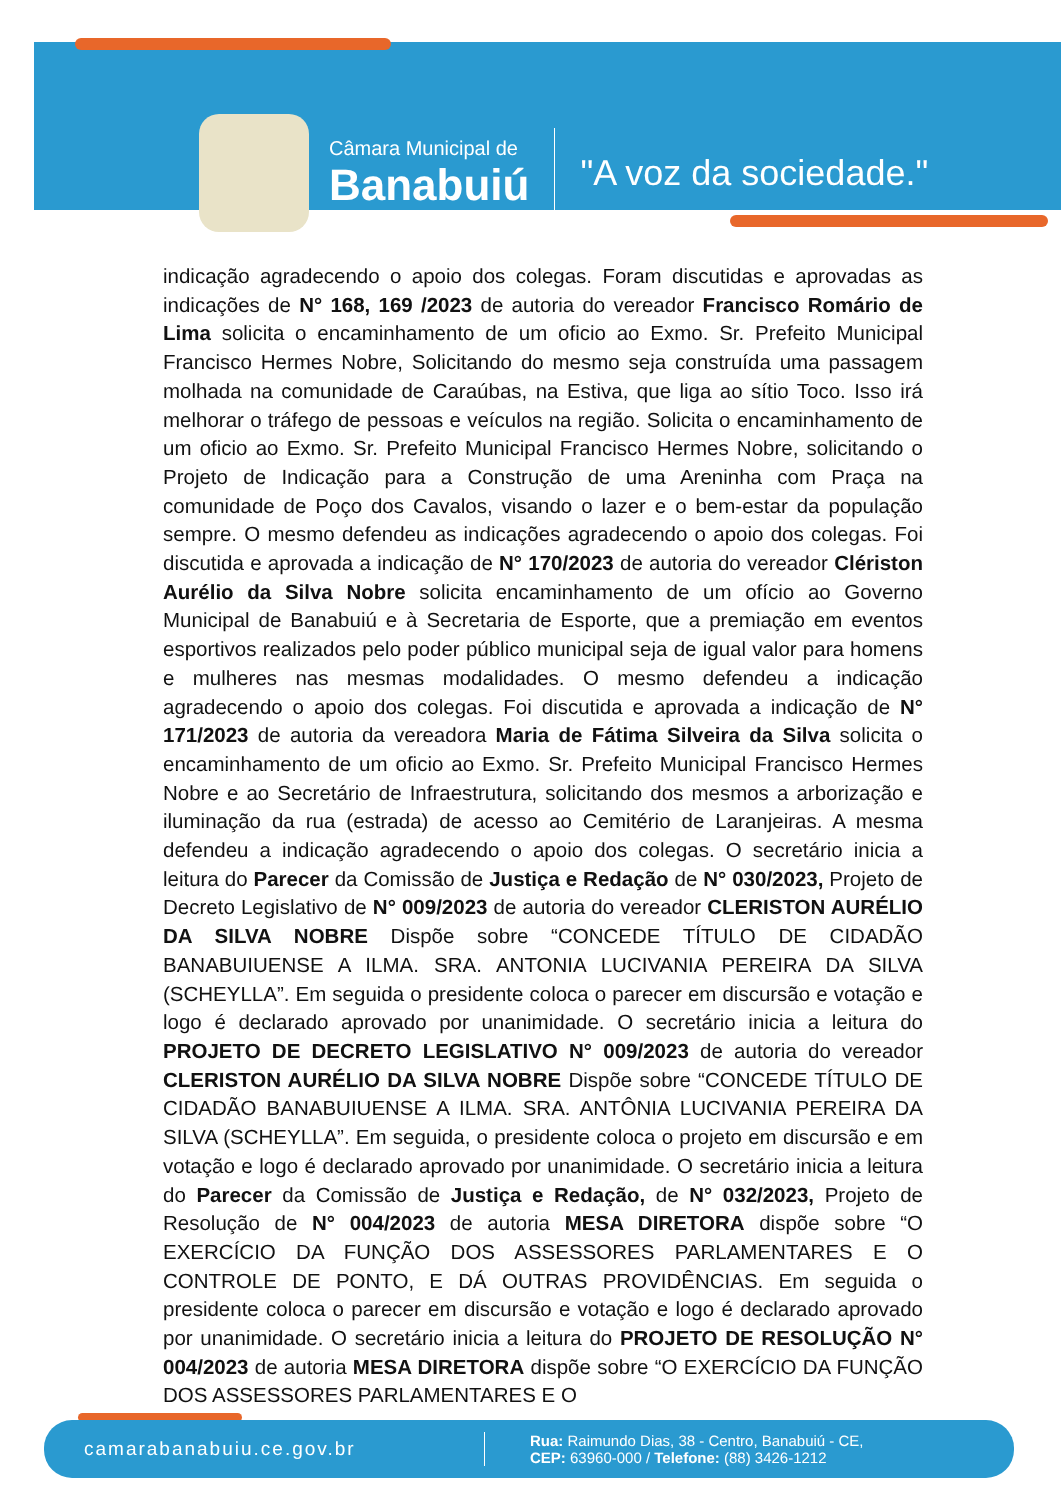Câmara Municipal de
Banabuiú
"A voz da sociedade."
indicação agradecendo o apoio dos colegas. Foram discutidas e aprovadas as indicações de N° 168, 169 /2023 de autoria do vereador Francisco Romário de Lima solicita o encaminhamento de um oficio ao Exmo. Sr. Prefeito Municipal Francisco Hermes Nobre, Solicitando do mesmo seja construída uma passagem molhada na comunidade de Caraúbas, na Estiva, que liga ao sítio Toco. Isso irá melhorar o tráfego de pessoas e veículos na região. Solicita o encaminhamento de um oficio ao Exmo. Sr. Prefeito Municipal Francisco Hermes Nobre, solicitando o Projeto de Indicação para a Construção de uma Areninha com Praça na comunidade de Poço dos Cavalos, visando o lazer e o bem-estar da população sempre. O mesmo defendeu as indicações agradecendo o apoio dos colegas. Foi discutida e aprovada a indicação de N° 170/2023 de autoria do vereador Clériston Aurélio da Silva Nobre solicita encaminhamento de um ofício ao Governo Municipal de Banabuiú e à Secretaria de Esporte, que a premiação em eventos esportivos realizados pelo poder público municipal seja de igual valor para homens e mulheres nas mesmas modalidades. O mesmo defendeu a indicação agradecendo o apoio dos colegas. Foi discutida e aprovada a indicação de N° 171/2023 de autoria da vereadora Maria de Fátima Silveira da Silva solicita o encaminhamento de um oficio ao Exmo. Sr. Prefeito Municipal Francisco Hermes Nobre e ao Secretário de Infraestrutura, solicitando dos mesmos a arborização e iluminação da rua (estrada) de acesso ao Cemitério de Laranjeiras. A mesma defendeu a indicação agradecendo o apoio dos colegas. O secretário inicia a leitura do Parecer da Comissão de Justiça e Redação de N° 030/2023, Projeto de Decreto Legislativo de N° 009/2023 de autoria do vereador CLERISTON AURÉLIO DA SILVA NOBRE Dispõe sobre “CONCEDE TÍTULO DE CIDADÃO BANABUIUENSE A ILMA. SRA. ANTONIA LUCIVANIA PEREIRA DA SILVA (SCHEYLLA”. Em seguida o presidente coloca o parecer em discursão e votação e logo é declarado aprovado por unanimidade. O secretário inicia a leitura do PROJETO DE DECRETO LEGISLATIVO N° 009/2023 de autoria do vereador CLERISTON AURÉLIO DA SILVA NOBRE Dispõe sobre “CONCEDE TÍTULO DE CIDADÃO BANABUIUENSE A ILMA. SRA. ANTÔNIA LUCIVANIA PEREIRA DA SILVA (SCHEYLLA”. Em seguida, o presidente coloca o projeto em discursão e em votação e logo é declarado aprovado por unanimidade. O secretário inicia a leitura do Parecer da Comissão de Justiça e Redação, de N° 032/2023, Projeto de Resolução de N° 004/2023 de autoria MESA DIRETORA dispõe sobre “O EXERCÍCIO DA FUNÇÃO DOS ASSESSORES PARLAMENTARES E O CONTROLE DE PONTO, E DÁ OUTRAS PROVIDÊNCIAS. Em seguida o presidente coloca o parecer em discursão e votação e logo é declarado aprovado por unanimidade. O secretário inicia a leitura do PROJETO DE RESOLUÇÃO N° 004/2023 de autoria MESA DIRETORA dispõe sobre “O EXERCÍCIO DA FUNÇÃO DOS ASSESSORES PARLAMENTARES E O
camarabanabuiu.ce.gov.br
Rua: Raimundo Dias, 38 - Centro, Banabuiú - CE,
CEP: 63960-000 / Telefone: (88) 3426-1212